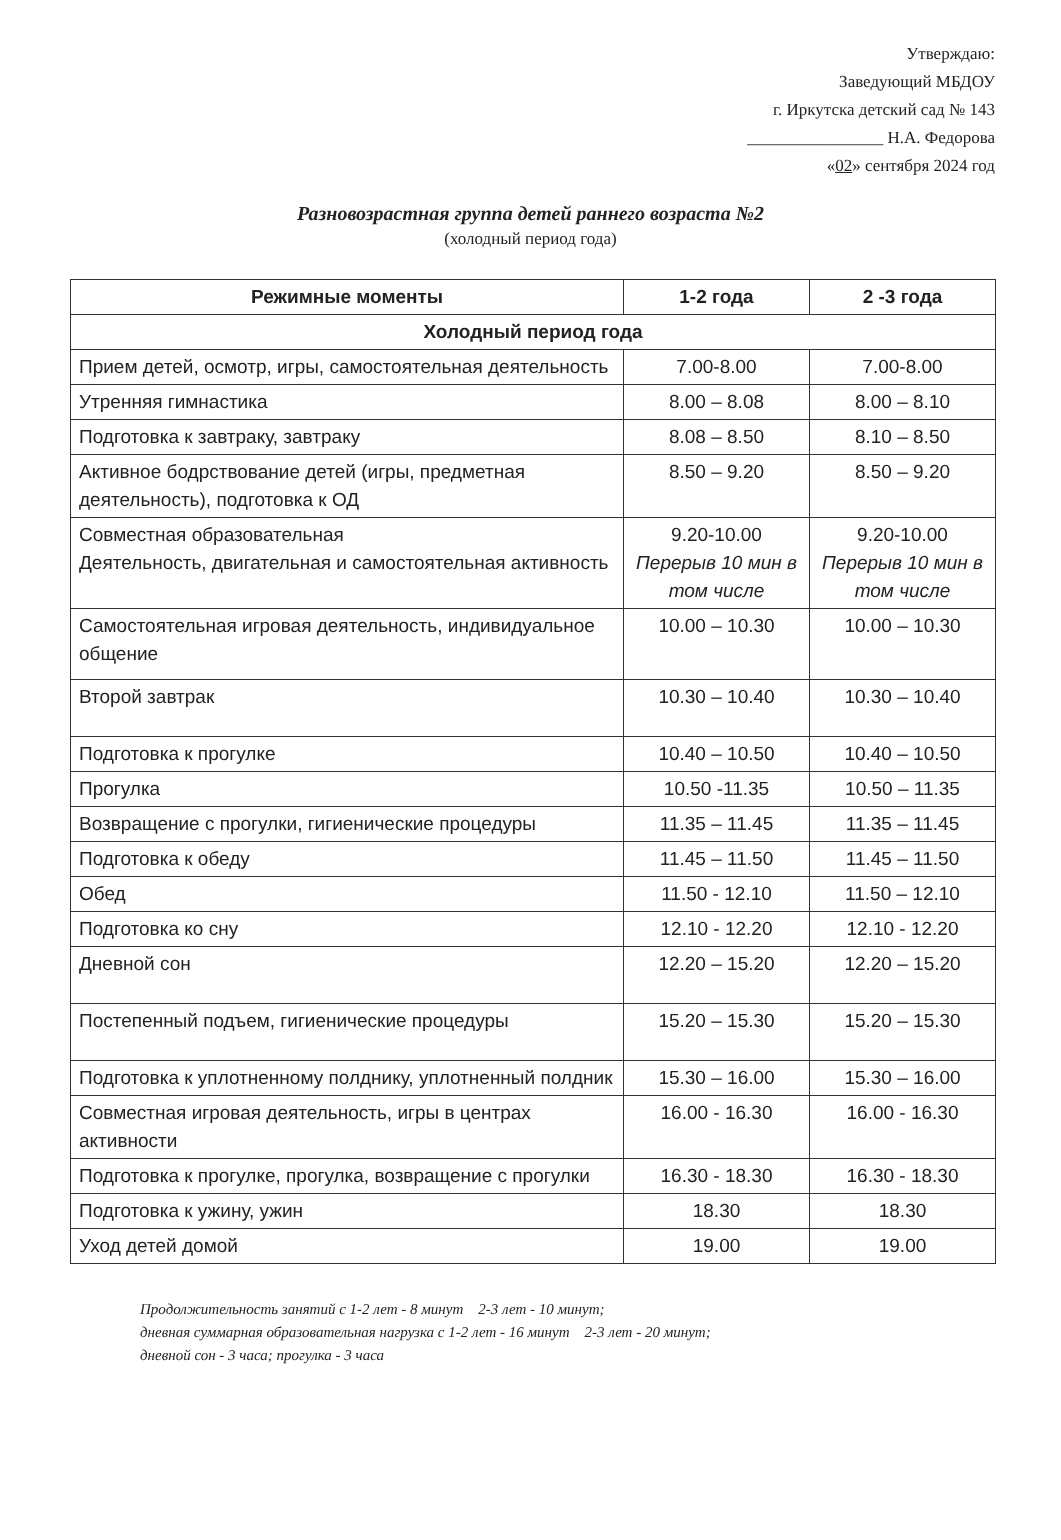Утверждаю:
Заведующий МБДОУ
г. Иркутска детский сад № 143
________________ Н.А. Федорова
«02» сентября 2024 год
Разновозрастная группа детей раннего возраста №2
(холодный период года)
| Режимные моменты | 1-2 года | 2 -3 года |
| --- | --- | --- |
| Холодный период года | | |
| Прием детей, осмотр, игры, самостоятельная деятельность | 7.00-8.00 | 7.00-8.00 |
| Утренняя гимнастика | 8.00 – 8.08 | 8.00 – 8.10 |
| Подготовка к завтраку, завтраку | 8.08 – 8.50 | 8.10 – 8.50 |
| Активное бодрствование детей (игры, предметная деятельность), подготовка к ОД | 8.50 – 9.20 | 8.50 – 9.20 |
| Совместная образовательная Деятельность, двигательная и самостоятельная активность | 9.20-10.00 Перерыв 10 мин в том числе | 9.20-10.00 Перерыв 10 мин в том числе |
| Самостоятельная игровая деятельность, индивидуальное общение | 10.00 – 10.30 | 10.00 – 10.30 |
| Второй завтрак | 10.30 – 10.40 | 10.30 – 10.40 |
| Подготовка к прогулке | 10.40 – 10.50 | 10.40 – 10.50 |
| Прогулка | 10.50 -11.35 | 10.50 – 11.35 |
| Возвращение с прогулки, гигиенические процедуры | 11.35 – 11.45 | 11.35 – 11.45 |
| Подготовка к обеду | 11.45 – 11.50 | 11.45 – 11.50 |
| Обед | 11.50 - 12.10 | 11.50 – 12.10 |
| Подготовка ко сну | 12.10 - 12.20 | 12.10 - 12.20 |
| Дневной сон | 12.20 – 15.20 | 12.20 – 15.20 |
| Постепенный подъем, гигиенические процедуры | 15.20 – 15.30 | 15.20 – 15.30 |
| Подготовка к уплотненному полднику, уплотненный полдник | 15.30 – 16.00 | 15.30 – 16.00 |
| Совместная игровая деятельность, игры в центрах активности | 16.00 - 16.30 | 16.00 - 16.30 |
| Подготовка к прогулке, прогулка, возвращение с прогулки | 16.30 - 18.30 | 16.30 - 18.30 |
| Подготовка к ужину, ужин | 18.30 | 18.30 |
| Уход детей домой | 19.00 | 19.00 |
Продолжительность занятий с 1-2 лет - 8 минут 2-3 лет - 10 минут;
дневная суммарная образовательная нагрузка с 1-2 лет - 16 минут 2-3 лет - 20 минут;
дневной сон - 3 часа; прогулка - 3 часа